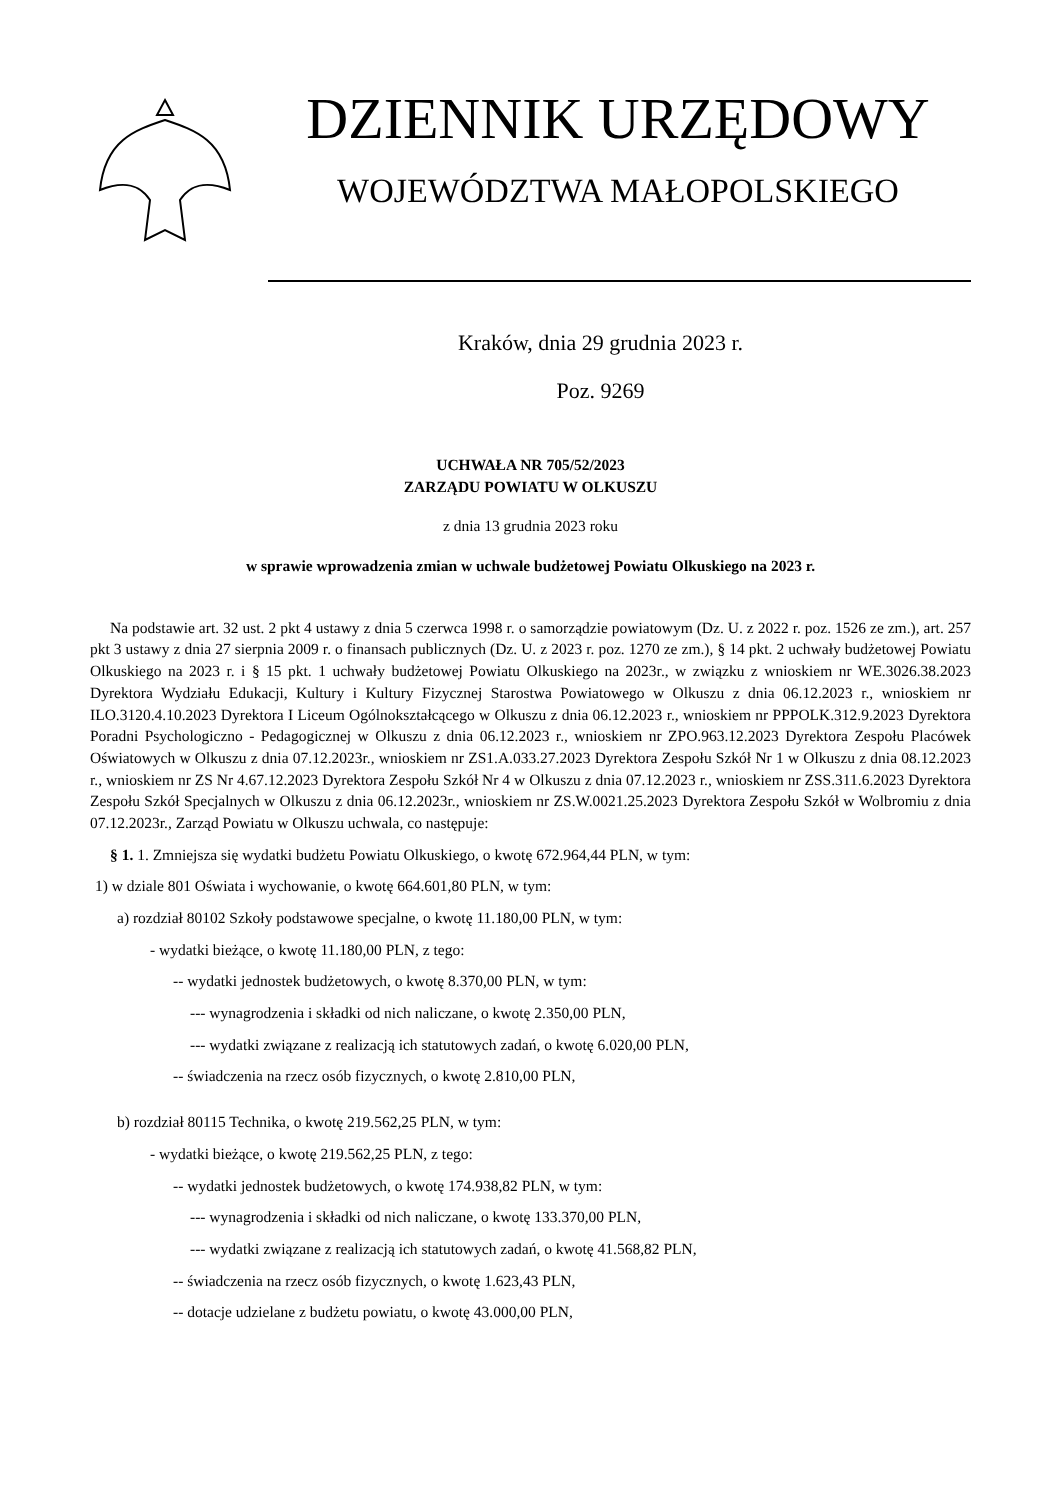DZIENNIK URZĘDOWY
WOJEWÓDZTWA MAŁOPOLSKIEGO
Kraków, dnia 29 grudnia 2023 r.
Poz. 9269
UCHWAŁA NR 705/52/2023
ZARZĄDU POWIATU W OLKUSZU
z dnia 13 grudnia 2023 roku
w sprawie wprowadzenia zmian w uchwale budżetowej Powiatu Olkuskiego na 2023 r.
Na podstawie art. 32 ust. 2 pkt 4 ustawy z dnia 5 czerwca 1998 r. o samorządzie powiatowym (Dz. U. z 2022 r. poz. 1526 ze zm.), art. 257 pkt 3 ustawy z dnia 27 sierpnia 2009 r. o finansach publicznych (Dz. U. z 2023 r. poz. 1270 ze zm.), § 14 pkt. 2 uchwały budżetowej Powiatu Olkuskiego na 2023 r. i § 15 pkt. 1 uchwały budżetowej Powiatu Olkuskiego na 2023r., w związku z wnioskiem nr WE.3026.38.2023 Dyrektora Wydziału Edukacji, Kultury i Kultury Fizycznej Starostwa Powiatowego w Olkuszu z dnia 06.12.2023 r., wnioskiem nr ILO.3120.4.10.2023 Dyrektora I Liceum Ogólnokształcącego w Olkuszu z dnia 06.12.2023 r., wnioskiem nr PPPOLK.312.9.2023 Dyrektora Poradni Psychologiczno - Pedagogicznej w Olkuszu z dnia 06.12.2023 r., wnioskiem nr ZPO.963.12.2023 Dyrektora Zespołu Placówek Oświatowych w Olkuszu z dnia 07.12.2023r., wnioskiem nr ZS1.A.033.27.2023 Dyrektora Zespołu Szkół Nr 1 w Olkuszu z dnia 08.12.2023 r., wnioskiem nr ZS Nr 4.67.12.2023 Dyrektora Zespołu Szkół Nr 4 w Olkuszu z dnia 07.12.2023 r., wnioskiem nr ZSS.311.6.2023 Dyrektora Zespołu Szkół Specjalnych w Olkuszu z dnia 06.12.2023r., wnioskiem nr ZS.W.0021.25.2023 Dyrektora Zespołu Szkół w Wolbromiu z dnia 07.12.2023r., Zarząd Powiatu w Olkuszu uchwala, co następuje:
§ 1. 1. Zmniejsza się wydatki budżetu Powiatu Olkuskiego, o kwotę 672.964,44 PLN, w tym:
1) w dziale 801 Oświata i wychowanie, o kwotę 664.601,80 PLN, w tym:
a) rozdział 80102 Szkoły podstawowe specjalne, o kwotę 11.180,00 PLN, w tym:
- wydatki bieżące, o kwotę 11.180,00 PLN, z tego:
-- wydatki jednostek budżetowych, o kwotę 8.370,00 PLN, w tym:
--- wynagrodzenia i składki od nich naliczane, o kwotę 2.350,00 PLN,
--- wydatki związane z realizacją ich statutowych zadań, o kwotę 6.020,00 PLN,
-- świadczenia na rzecz osób fizycznych, o kwotę 2.810,00 PLN,
b) rozdział 80115 Technika, o kwotę 219.562,25 PLN, w tym:
- wydatki bieżące, o kwotę 219.562,25 PLN, z tego:
-- wydatki jednostek budżetowych, o kwotę 174.938,82 PLN, w tym:
--- wynagrodzenia i składki od nich naliczane, o kwotę 133.370,00 PLN,
--- wydatki związane z realizacją ich statutowych zadań, o kwotę 41.568,82 PLN,
-- świadczenia na rzecz osób fizycznych, o kwotę 1.623,43 PLN,
-- dotacje udzielane z budżetu powiatu, o kwotę 43.000,00 PLN,